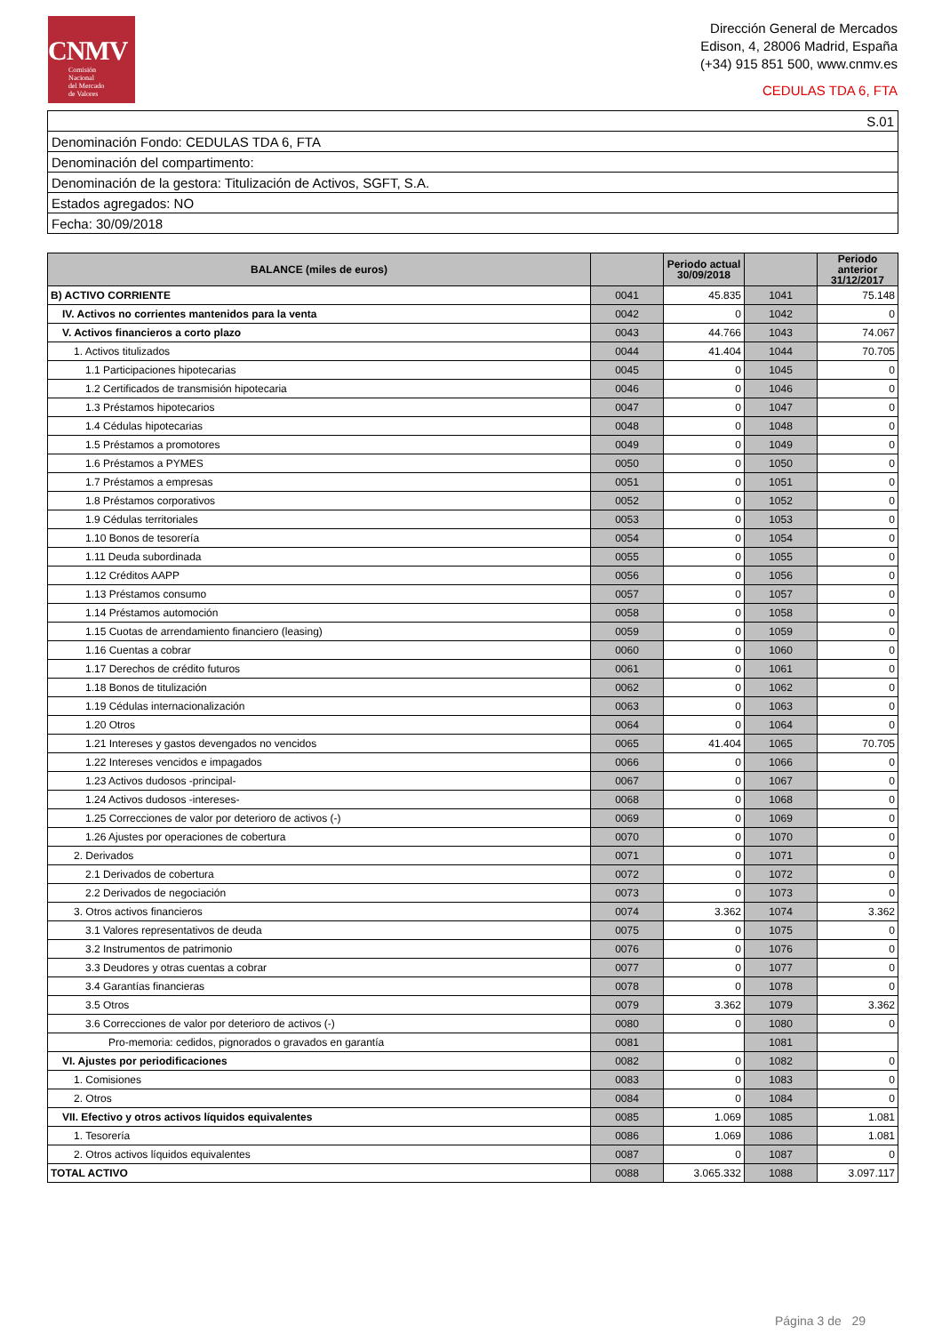CNMV
Comisión
Nacional
del Mercado
de Valores
Dirección General de Mercados
Edison, 4, 28006 Madrid, España
(+34) 915 851 500, www.cnmv.es
CEDULAS TDA 6, FTA
| S.01 |
| Denominación Fondo: CEDULAS TDA 6, FTA |
| Denominación del compartimento: |
| Denominación de la gestora: Titulización de Activos, SGFT, S.A. |
| Estados agregados: NO |
| Fecha: 30/09/2018 |
| BALANCE (miles de euros) | | Periodo actual 30/09/2018 | | Periodo anterior 31/12/2017 |
| --- | --- | --- | --- | --- |
| B) ACTIVO CORRIENTE | 0041 | 45.835 | 1041 | 75.148 |
| IV. Activos no corrientes mantenidos para la venta | 0042 | 0 | 1042 | 0 |
| V. Activos financieros a corto plazo | 0043 | 44.766 | 1043 | 74.067 |
| 1. Activos titulizados | 0044 | 41.404 | 1044 | 70.705 |
| 1.1 Participaciones hipotecarias | 0045 | 0 | 1045 | 0 |
| 1.2 Certificados de transmisión hipotecaria | 0046 | 0 | 1046 | 0 |
| 1.3 Préstamos hipotecarios | 0047 | 0 | 1047 | 0 |
| 1.4 Cédulas hipotecarias | 0048 | 0 | 1048 | 0 |
| 1.5 Préstamos a promotores | 0049 | 0 | 1049 | 0 |
| 1.6 Préstamos a PYMES | 0050 | 0 | 1050 | 0 |
| 1.7 Préstamos a empresas | 0051 | 0 | 1051 | 0 |
| 1.8 Préstamos corporativos | 0052 | 0 | 1052 | 0 |
| 1.9 Cédulas territoriales | 0053 | 0 | 1053 | 0 |
| 1.10 Bonos de tesorería | 0054 | 0 | 1054 | 0 |
| 1.11 Deuda subordinada | 0055 | 0 | 1055 | 0 |
| 1.12 Créditos AAPP | 0056 | 0 | 1056 | 0 |
| 1.13 Préstamos consumo | 0057 | 0 | 1057 | 0 |
| 1.14 Préstamos automoción | 0058 | 0 | 1058 | 0 |
| 1.15 Cuotas de arrendamiento financiero (leasing) | 0059 | 0 | 1059 | 0 |
| 1.16 Cuentas a cobrar | 0060 | 0 | 1060 | 0 |
| 1.17 Derechos de crédito futuros | 0061 | 0 | 1061 | 0 |
| 1.18 Bonos de titulización | 0062 | 0 | 1062 | 0 |
| 1.19 Cédulas internacionalización | 0063 | 0 | 1063 | 0 |
| 1.20 Otros | 0064 | 0 | 1064 | 0 |
| 1.21 Intereses y gastos devengados no vencidos | 0065 | 41.404 | 1065 | 70.705 |
| 1.22 Intereses vencidos e impagados | 0066 | 0 | 1066 | 0 |
| 1.23 Activos dudosos -principal- | 0067 | 0 | 1067 | 0 |
| 1.24 Activos dudosos -intereses- | 0068 | 0 | 1068 | 0 |
| 1.25 Correcciones de valor por deterioro de activos (-) | 0069 | 0 | 1069 | 0 |
| 1.26 Ajustes por operaciones de cobertura | 0070 | 0 | 1070 | 0 |
| 2. Derivados | 0071 | 0 | 1071 | 0 |
| 2.1 Derivados de cobertura | 0072 | 0 | 1072 | 0 |
| 2.2 Derivados de negociación | 0073 | 0 | 1073 | 0 |
| 3. Otros activos financieros | 0074 | 3.362 | 1074 | 3.362 |
| 3.1 Valores representativos de deuda | 0075 | 0 | 1075 | 0 |
| 3.2 Instrumentos de patrimonio | 0076 | 0 | 1076 | 0 |
| 3.3 Deudores y otras cuentas a cobrar | 0077 | 0 | 1077 | 0 |
| 3.4 Garantías financieras | 0078 | 0 | 1078 | 0 |
| 3.5 Otros | 0079 | 3.362 | 1079 | 3.362 |
| 3.6 Correcciones de valor por deterioro de activos (-) | 0080 | 0 | 1080 | 0 |
| Pro-memoria: cedidos, pignorados o gravados en garantía | 0081 | | 1081 | |
| VI. Ajustes por periodificaciones | 0082 | 0 | 1082 | 0 |
| 1. Comisiones | 0083 | 0 | 1083 | 0 |
| 2. Otros | 0084 | 0 | 1084 | 0 |
| VII. Efectivo y otros activos líquidos equivalentes | 0085 | 1.069 | 1085 | 1.081 |
| 1. Tesorería | 0086 | 1.069 | 1086 | 1.081 |
| 2. Otros activos líquidos equivalentes | 0087 | 0 | 1087 | 0 |
| TOTAL ACTIVO | 0088 | 3.065.332 | 1088 | 3.097.117 |
Página 3 de 29